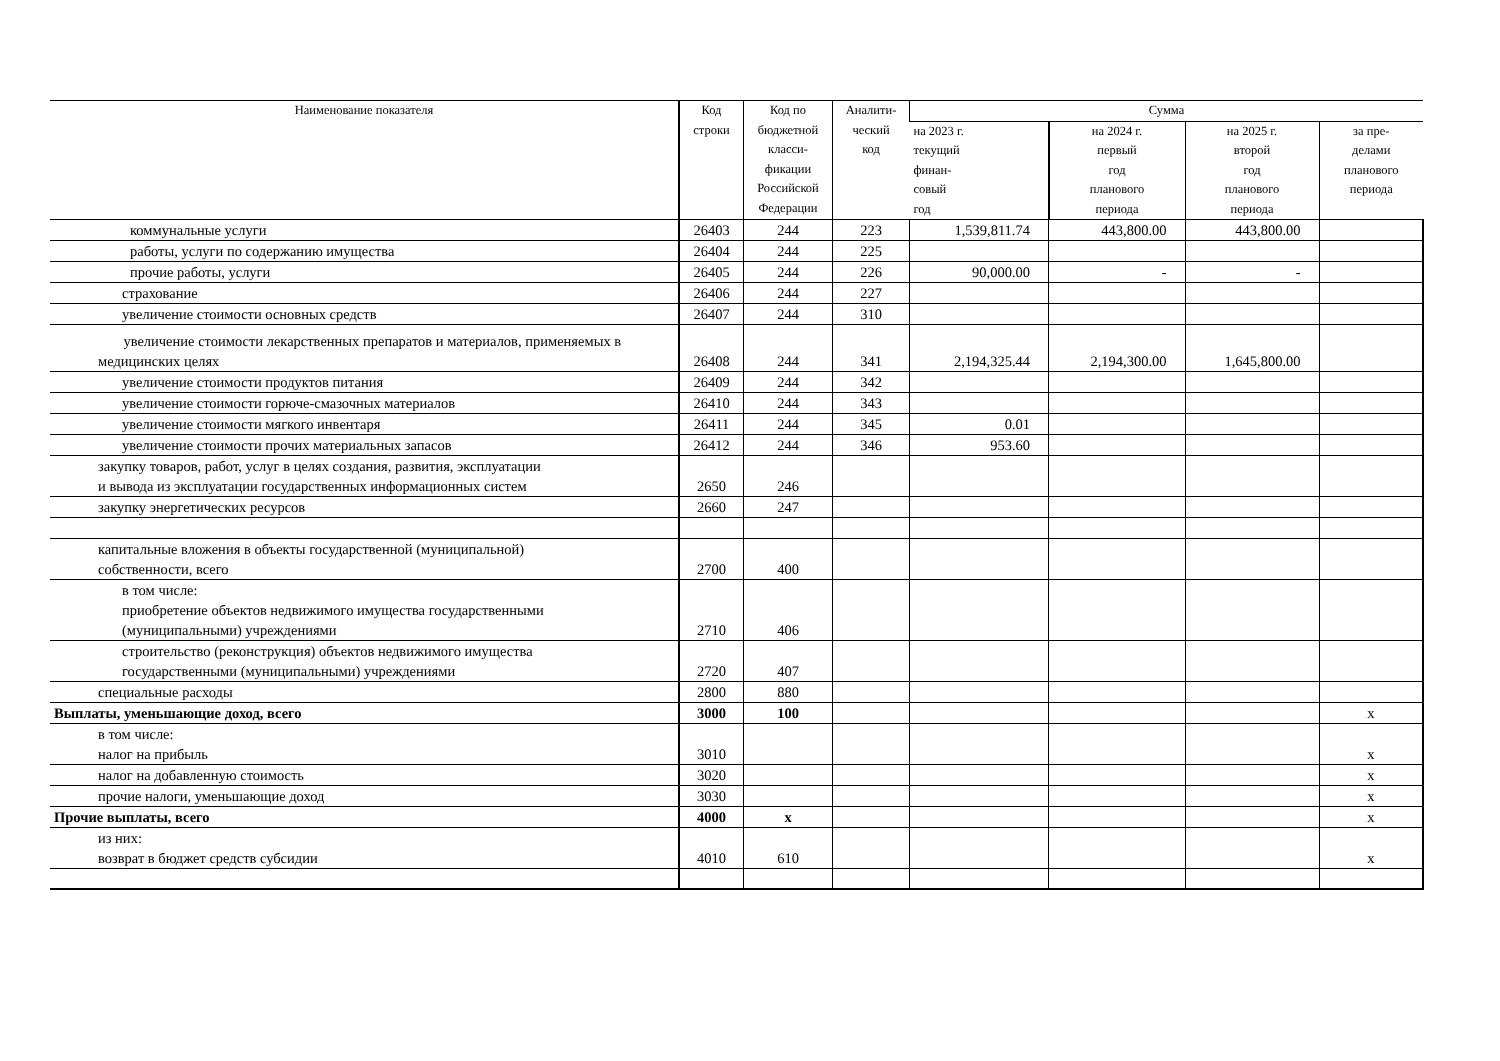| Наименование показателя | Код строки | Код по бюджетной класси- фикации Российской Федерации | Аналити- ческий код | Сумма | | | |
| --- | --- | --- | --- | --- | --- | --- | --- |
| | | | | на 2023 г. текущий финан- совый год | на 2024 г. первый год планового периода | на 2025 г. второй год планового периода | за пре- делами планового периода |
| коммунальные услуги | 26403 | 244 | 223 | 1,539,811.74 | 443,800.00 | 443,800.00 | |
| работы, услуги по содержанию имущества | 26404 | 244 | 225 | | | | |
| прочие работы, услуги | 26405 | 244 | 226 | 90,000.00 | - | - | |
| страхование | 26406 | 244 | 227 | | | | |
| увеличение стоимости основных средств | 26407 | 244 | 310 | | | | |
| увеличение стоимости лекарственных препаратов и материалов, применяемых в медицинских целях | 26408 | 244 | 341 | 2,194,325.44 | 2,194,300.00 | 1,645,800.00 | |
| увеличение стоимости продуктов питания | 26409 | 244 | 342 | | | | |
| увеличение стоимости горюче-смазочных материалов | 26410 | 244 | 343 | | | | |
| увеличение стоимости мягкого инвентаря | 26411 | 244 | 345 | 0.01 | | | |
| увеличение стоимости прочих материальных запасов | 26412 | 244 | 346 | 953.60 | | | |
| закупку товаров, работ, услуг в целях создания, развития, эксплуатации и вывода из эксплуатации государственных информационных систем | 2650 | 246 | | | | | |
| закупку энергетических ресурсов | 2660 | 247 | | | | | |
| капитальные вложения в объекты государственной (муниципальной) собственности, всего | 2700 | 400 | | | | | |
| в том числе: приобретение объектов недвижимого имущества государственными (муниципальными) учреждениями | 2710 | 406 | | | | | |
| строительство (реконструкция) объектов недвижимого имущества государственными (муниципальными) учреждениями | 2720 | 407 | | | | | |
| специальные расходы | 2800 | 880 | | | | | |
| Выплаты, уменьшающие доход, всего | 3000 | 100 | | | | | x |
| в том числе: налог на прибыль | 3010 | | | | | | x |
| налог на добавленную стоимость | 3020 | | | | | | x |
| прочие налоги, уменьшающие доход | 3030 | | | | | | x |
| Прочие выплаты, всего | 4000 | x | | | | | x |
| из них: возврат в бюджет средств субсидии | 4010 | 610 | | | | | x |